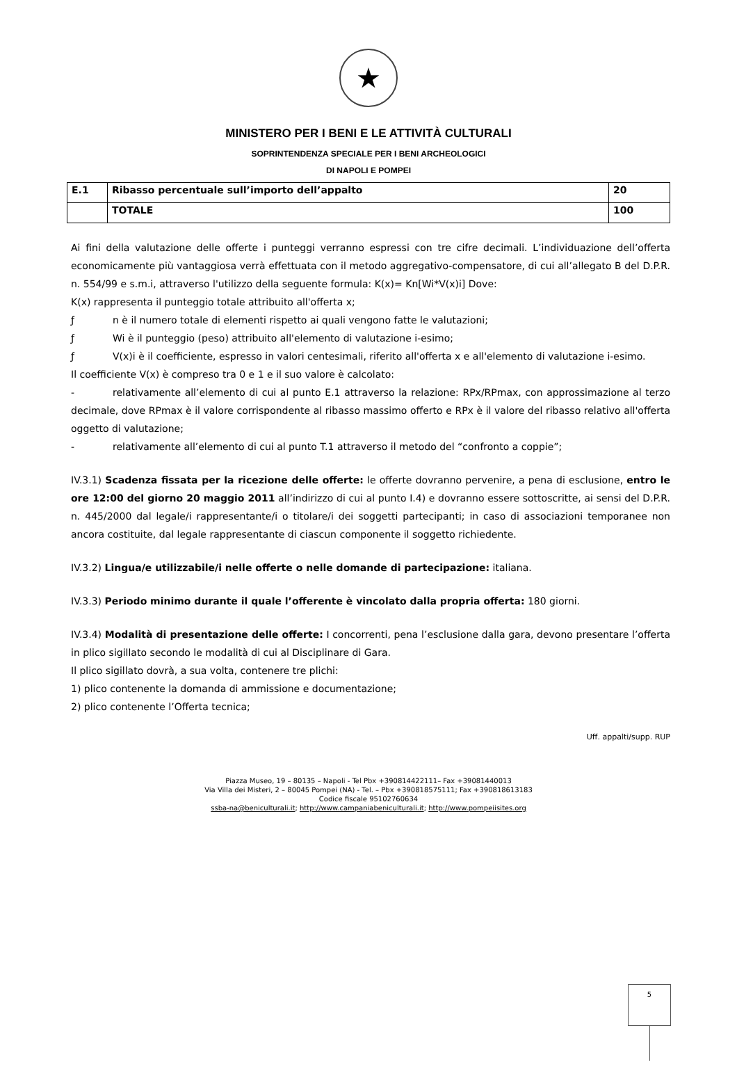★
MINISTERO PER I BENI E LE ATTIVITÀ CULTURALI
SOPRINTENDENZA SPECIALE PER I BENI ARCHEOLOGICI
DI NAPOLI E POMPEI
| E.1 | Ribasso percentuale sull’importo dell’appalto | 20 |
| | TOTALE | 100 |
Ai fini della valutazione delle offerte i punteggi verranno espressi con tre cifre decimali. L’individuazione dell’offerta economicamente più vantaggiosa verrà effettuata con il metodo aggregativo-compensatore, di cui all’allegato B del D.P.R. n. 554/99 e s.m.i, attraverso l'utilizzo della seguente formula: K(x)= Kn[Wi*V(x)i] Dove:
K(x) rappresenta il punteggio totale attribuito all'offerta x;
ƒ n è il numero totale di elementi rispetto ai quali vengono fatte le valutazioni;
ƒ Wi è il punteggio (peso) attribuito all'elemento di valutazione i-esimo;
ƒ V(x)i è il coefficiente, espresso in valori centesimali, riferito all'offerta x e all'elemento di valutazione i-esimo.
Il coefficiente V(x) è compreso tra 0 e 1 e il suo valore è calcolato:
- relativamente all’elemento di cui al punto E.1 attraverso la relazione: RPx/RPmax, con approssimazione al terzo decimale, dove RPmax è il valore corrispondente al ribasso massimo offerto e RPx è il valore del ribasso relativo all'offerta oggetto di valutazione;
- relativamente all’elemento di cui al punto T.1 attraverso il metodo del “confronto a coppie”;
IV.3.1) Scadenza fissata per la ricezione delle offerte: le offerte dovranno pervenire, a pena di esclusione, entro le ore 12:00 del giorno 20 maggio 2011 all’indirizzo di cui al punto I.4) e dovranno essere sottoscritte, ai sensi del D.P.R. n. 445/2000 dal legale/i rappresentante/i o titolare/i dei soggetti partecipanti; in caso di associazioni temporanee non ancora costituite, dal legale rappresentante di ciascun componente il soggetto richiedente.
IV.3.2) Lingua/e utilizzabile/i nelle offerte o nelle domande di partecipazione: italiana.
IV.3.3) Periodo minimo durante il quale l’offerente è vincolato dalla propria offerta: 180 giorni.
IV.3.4) Modalità di presentazione delle offerte: I concorrenti, pena l’esclusione dalla gara, devono presentare l’offerta in plico sigillato secondo le modalità di cui al Disciplinare di Gara.
Il plico sigillato dovrà, a sua volta, contenere tre plichi:
1) plico contenente la domanda di ammissione e documentazione;
2) plico contenente l’Offerta tecnica;
Uff. appalti/supp. RUP
Piazza Museo, 19 – 80135 – Napoli - Tel Pbx +390814422111– Fax +39081440013
Via Villa dei Misteri, 2 – 80045 Pompei (NA) - Tel. – Pbx +390818575111; Fax +390818613183
Codice fiscale 95102760634
ssba-na@beniculturali.it; http://www.campaniabeniculturali.it; http://www.pompeiisites.org
5